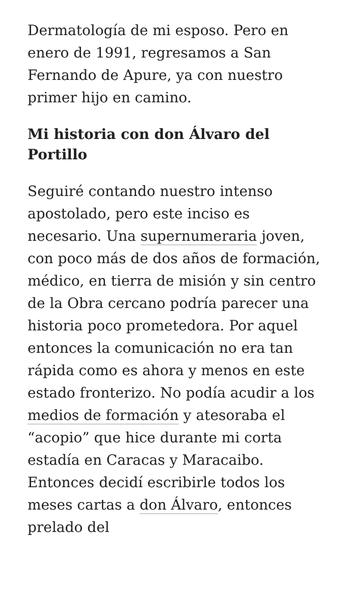Dermatología de mi esposo. Pero en enero de 1991, regresamos a San Fernando de Apure, ya con nuestro primer hijo en camino.
Mi historia con don Álvaro del Portillo
Seguiré contando nuestro intenso apostolado, pero este inciso es necesario. Una supernumeraria joven, con poco más de dos años de formación, médico, en tierra de misión y sin centro de la Obra cercano podría parecer una historia poco prometedora. Por aquel entonces la comunicación no era tan rápida como es ahora y menos en este estado fronterizo. No podía acudir a los medios de formación y atesoraba el “acopio” que hice durante mi corta estadía en Caracas y Maracaibo. Entonces decidí escribirle todos los meses cartas a don Álvaro, entonces prelado del